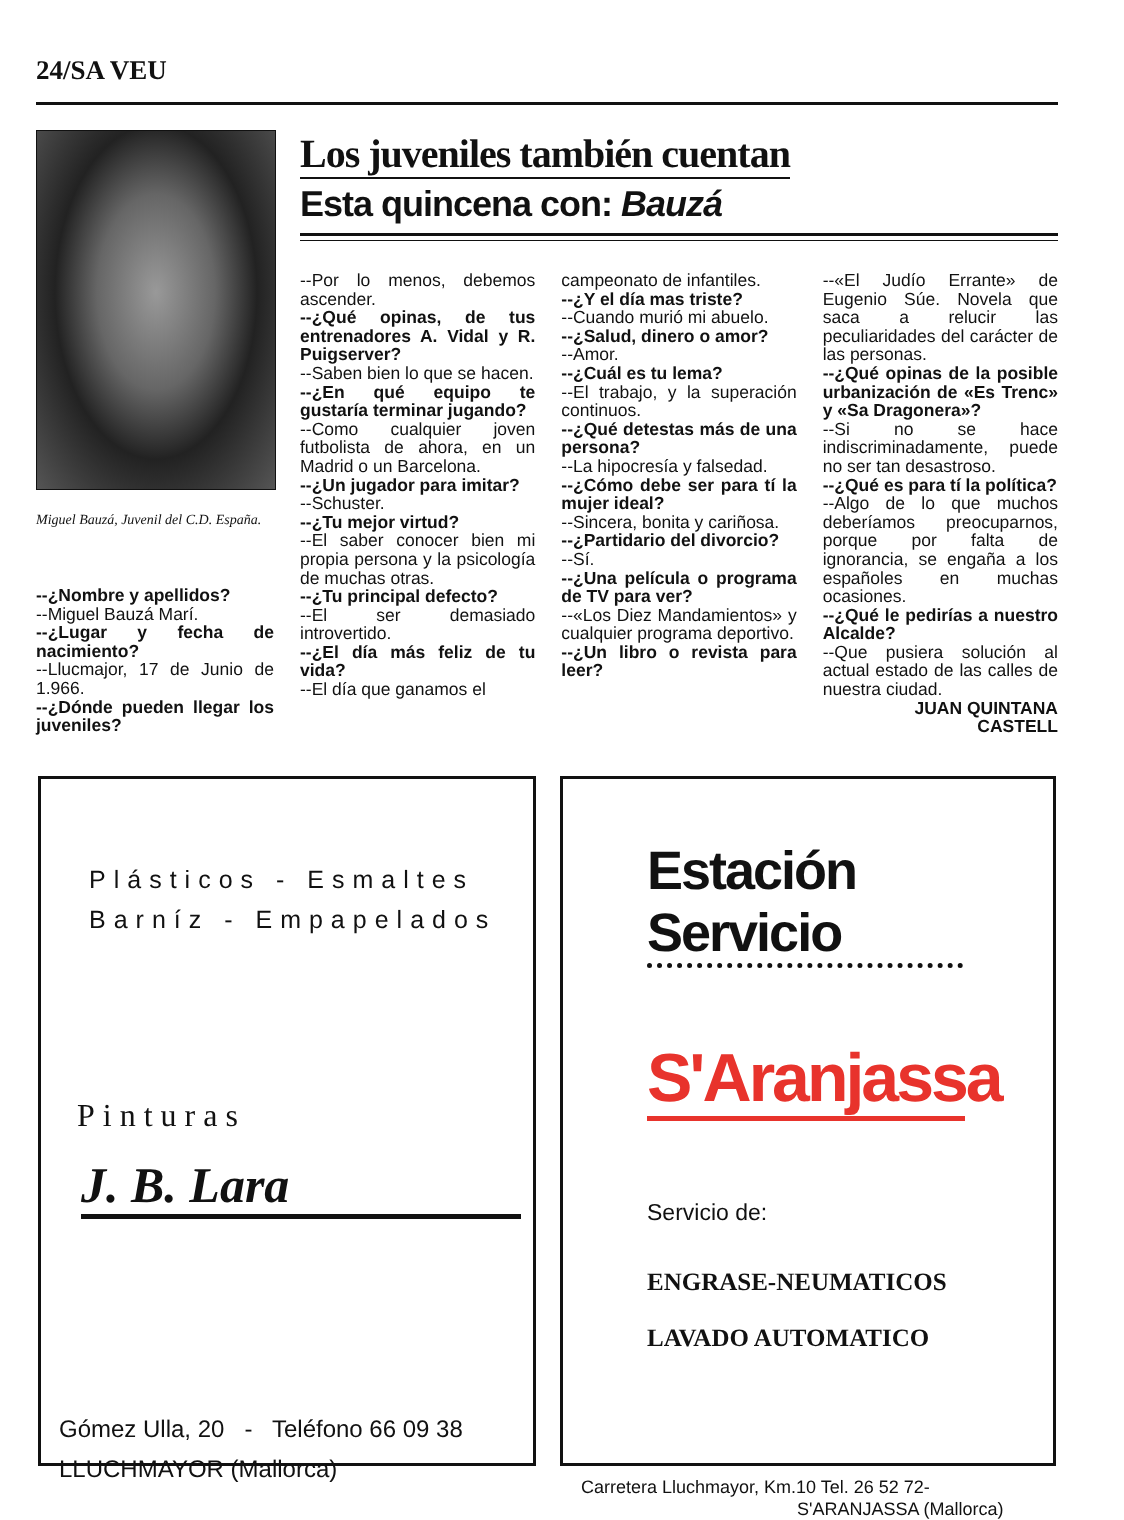24/SA VEU
Miguel Bauzá, Juvenil del C.D. España.
--¿Nombre y apellidos?
--Miguel Bauzá Marí.
--¿Lugar y fecha de nacimiento?
--Llucmajor, 17 de Junio de 1.966.
--¿Dónde pueden llegar los juveniles?
Los juveniles también cuentan
Esta quincena con: Bauzá
--Por lo menos, debemos ascender.
--¿Qué opinas, de tus entrenadores A. Vidal y R. Puigserver?
--Saben bien lo que se hacen.
--¿En qué equipo te gustaría terminar jugando?
--Como cualquier joven futbolista de ahora, en un Madrid o un Barcelona.
--¿Un jugador para imitar?
--Schuster.
--¿Tu mejor virtud?
--El saber conocer bien mi propia persona y la psicología de muchas otras.
--¿Tu principal defecto?
--El ser demasiado introvertido.
--¿El día más feliz de tu vida?
--El día que ganamos el
campeonato de infantiles.
--¿Y el día mas triste?
--Cuando murió mi abuelo.
--¿Salud, dinero o amor?
--Amor.
--¿Cuál es tu lema?
--El trabajo, y la superación continuos.
--¿Qué detestas más de una persona?
--La hipocresía y falsedad.
--¿Cómo debe ser para tí la mujer ideal?
--Sincera, bonita y cariñosa.
--¿Partidario del divorcio?
--Sí.
--¿Una película o programa de TV para ver?
--«Los Diez Mandamientos» y cualquier programa deportivo.
--¿Un libro o revista para leer?
--«El Judío Errante» de Eugenio Súe. Novela que saca a relucir las peculiaridades del carácter de las personas.
--¿Qué opinas de la posible urbanización de «Es Trenc» y «Sa Dragonera»?
--Si no se hace indiscriminadamente, puede no ser tan desastroso.
--¿Qué es para tí la política?
--Algo de lo que muchos deberíamos preocuparnos, porque por falta de ignorancia, se engaña a los españoles en muchas ocasiones.
--¿Qué le pedirías a nuestro Alcalde?
--Que pusiera solución al actual estado de las calles de nuestra ciudad.
JUAN QUINTANA
CASTELL
Plásticos - Esmaltes
Barníz - Empapelados
Pinturas
J. B. Lara
Gómez Ulla, 20 - Teléfono 66 09 38
LLUCHMAYOR (Mallorca)
Estación Servicio
S'Aranjassa
Servicio de:
ENGRASE-NEUMATICOS
LAVADO AUTOMATICO
Carretera Lluchmayor, Km.10 Tel. 26 52 72-
S'ARANJASSA (Mallorca)